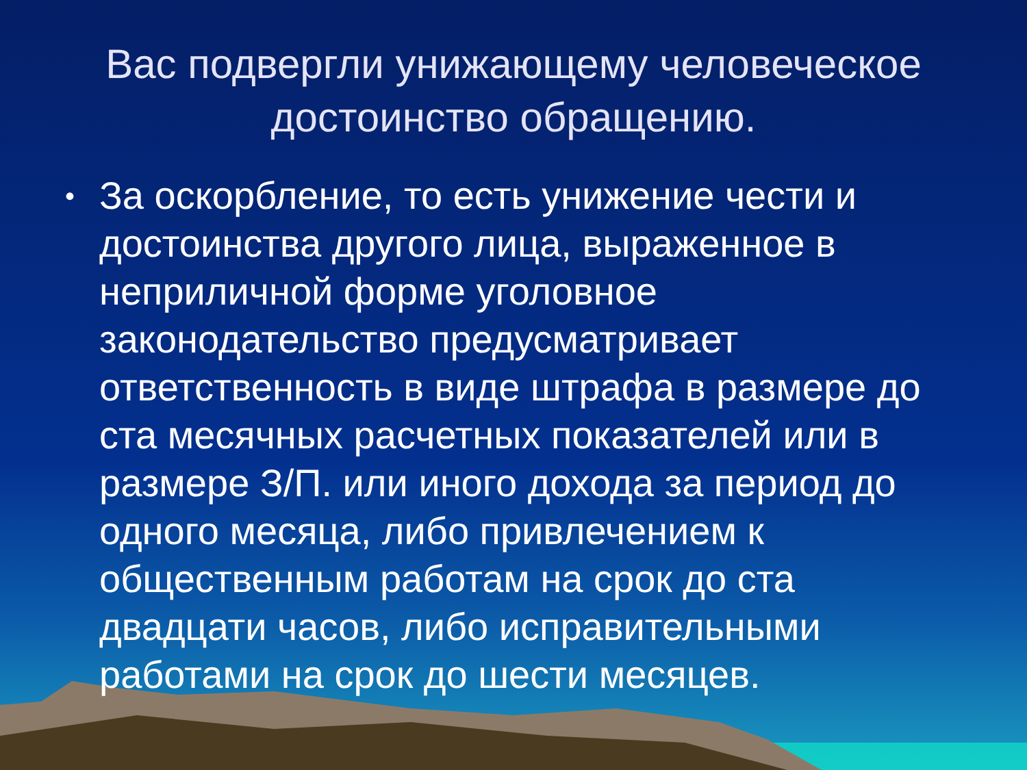Вас подвергли унижающему человеческое достоинство обращению.
• За оскорбление, то есть унижение чести и достоинства другого лица, выраженное в неприличной форме уголовное законодательство предусматривает ответственность в виде штрафа в размере до ста месячных расчетных показателей или в размере З/П. или иного дохода за период до одного месяца, либо привлечением к общественным работам на срок до ста двадцати часов, либо исправительными работами на срок до шести месяцев.